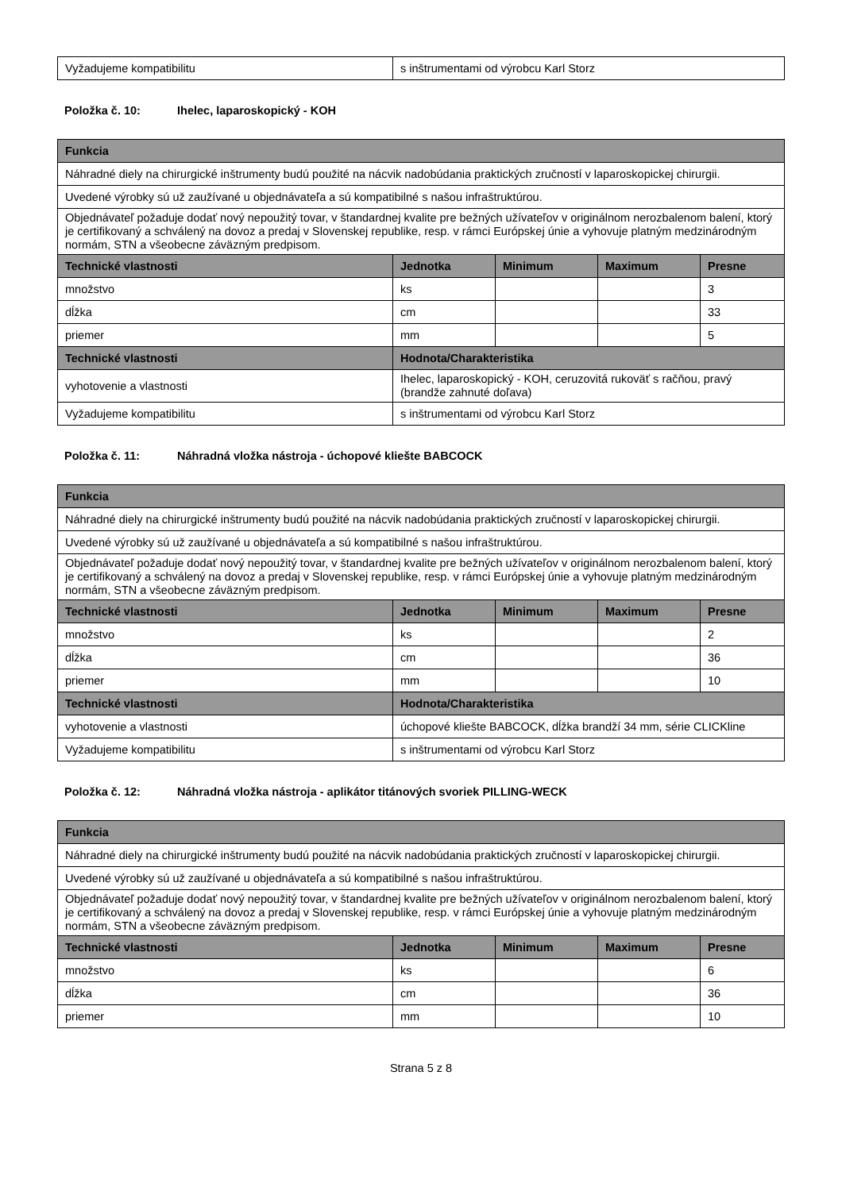| Vyžadujeme kompatibilitu | s inštrumentami od výrobcu Karl Storz |
Položka č. 10: Ihelec, laparoskopický - KOH
| Funkcia | | | | |
| --- | --- | --- | --- | --- |
| Náhradné diely na chirurgické inštrumenty budú použité na nácvik nadobúdania praktických zručností v laparoskopickej chirurgii. | | | | |
| Uvedené výrobky sú už zaužívané u objednávateľa a sú kompatibilné s našou infraštruktúrou. | | | | |
| Objednávateľ požaduje dodať nový nepoužitý tovar, v štandardnej kvalite pre bežných užívateľov v originálnom nerozbalenom balení, ktorý je certifikovaný a schválený na dovoz a predaj v Slovenskej republike, resp. v rámci Európskej únie a vyhovuje platným medzinárodným normám, STN a všeobecne záväzným predpisom. | | | | |
| Technické vlastnosti | Jednotka | Minimum | Maximum | Presne |
| množstvo | ks | | | 3 |
| dĺžka | cm | | | 33 |
| priemer | mm | | | 5 |
| Technické vlastnosti | Hodnota/Charakteristika | | | |
| vyhotovenie a vlastnosti | Ihelec, laparoskopický - KOH, ceruzovitá rukoväť s račňou, pravý (brandže zahnuté doľava) | | | |
| Vyžadujeme kompatibilitu | s inštrumentami od výrobcu Karl Storz | | | |
Položka č. 11: Náhradná vložka nástroja - úchopové kliešte BABCOCK
| Funkcia | | | | |
| --- | --- | --- | --- | --- |
| Náhradné diely na chirurgické inštrumenty budú použité na nácvik nadobúdania praktických zručností v laparoskopickej chirurgii. | | | | |
| Uvedené výrobky sú už zaužívané u objednávateľa a sú kompatibilné s našou infraštruktúrou. | | | | |
| Objednávateľ požaduje dodať nový nepoužitý tovar, v štandardnej kvalite pre bežných užívateľov v originálnom nerozbalenom balení, ktorý je certifikovaný a schválený na dovoz a predaj v Slovenskej republike, resp. v rámci Európskej únie a vyhovuje platným medzinárodným normám, STN a všeobecne záväzným predpisom. | | | | |
| Technické vlastnosti | Jednotka | Minimum | Maximum | Presne |
| množstvo | ks | | | 2 |
| dĺžka | cm | | | 36 |
| priemer | mm | | | 10 |
| Technické vlastnosti | Hodnota/Charakteristika | | | |
| vyhotovenie a vlastnosti | úchopové kliešte BABCOCK, dĺžka brandží 34 mm, série CLICKline | | | |
| Vyžadujeme kompatibilitu | s inštrumentami od výrobcu Karl Storz | | | |
Položka č. 12: Náhradná vložka nástroja - aplikátor titánových svoriek PILLING-WECK
| Funkcia | | | | |
| --- | --- | --- | --- | --- |
| Náhradné diely na chirurgické inštrumenty budú použité na nácvik nadobúdania praktických zručností v laparoskopickej chirurgii. | | | | |
| Uvedené výrobky sú už zaužívané u objednávateľa a sú kompatibilné s našou infraštruktúrou. | | | | |
| Objednávateľ požaduje dodať nový nepoužitý tovar, v štandardnej kvalite pre bežných užívateľov v originálnom nerozbalenom balení, ktorý je certifikovaný a schválený na dovoz a predaj v Slovenskej republike, resp. v rámci Európskej únie a vyhovuje platným medzinárodným normám, STN a všeobecne záväzným predpisom. | | | | |
| Technické vlastnosti | Jednotka | Minimum | Maximum | Presne |
| množstvo | ks | | | 6 |
| dĺžka | cm | | | 36 |
| priemer | mm | | | 10 |
Strana 5 z 8